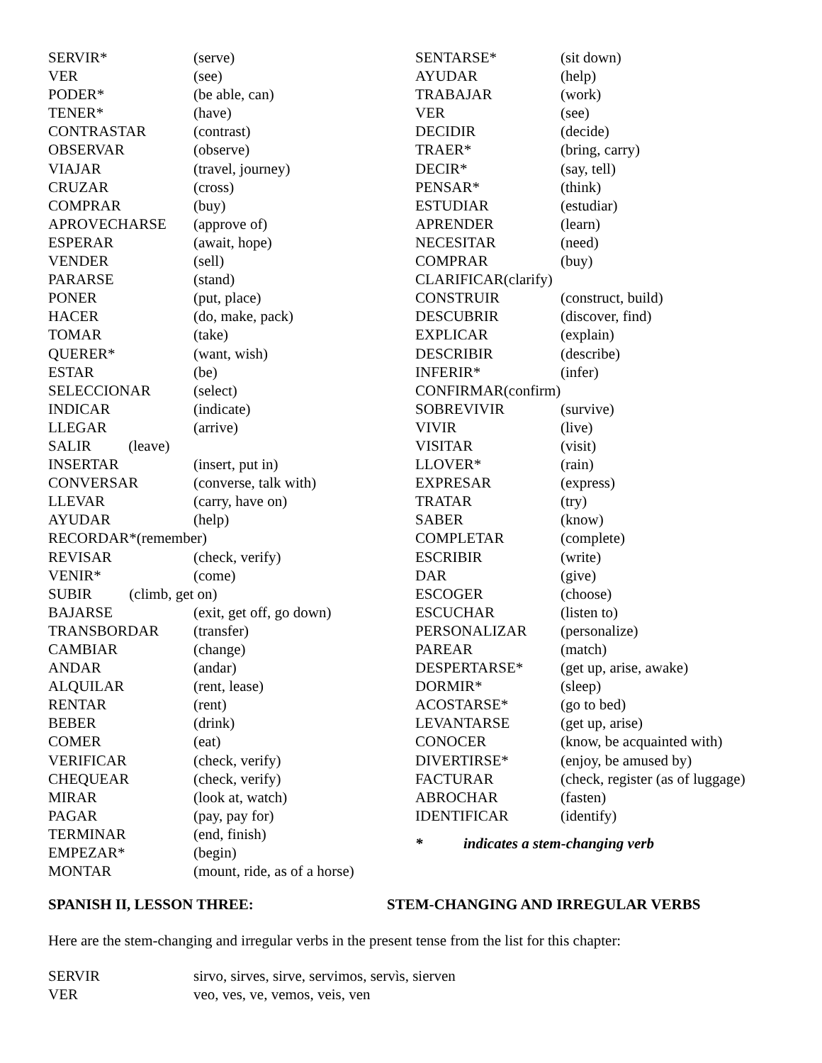SERVIR* (serve)
VER (see)
PODER* (be able, can)
TENER* (have)
CONTRASTAR (contrast)
OBSERVAR (observe)
VIAJAR (travel, journey)
CRUZAR (cross)
COMPRAR (buy)
APROVECHARSE (approve of)
ESPERAR (await, hope)
VENDER (sell)
PARARSE (stand)
PONER (put, place)
HACER (do, make, pack)
TOMAR (take)
QUERER* (want, wish)
ESTAR (be)
SELECCIONAR (select)
INDICAR (indicate)
LLEGAR (arrive)
SALIR (leave)
INSERTAR (insert, put in)
CONVERSAR (converse, talk with)
LLEVAR (carry, have on)
AYUDAR (help)
RECORDAR*(remember)
REVISAR (check, verify)
VENIR* (come)
SUBIR (climb, get on)
BAJARSE (exit, get off, go down)
TRANSBORDAR (transfer)
CAMBIAR (change)
ANDAR (andar)
ALQUILAR (rent, lease)
RENTAR (rent)
BEBER (drink)
COMER (eat)
VERIFICAR (check, verify)
CHEQUEAR (check, verify)
MIRAR (look at, watch)
PAGAR (pay, pay for)
TERMINAR (end, finish)
EMPEZAR* (begin)
MONTAR (mount, ride, as of a horse)
SENTARSE* (sit down)
AYUDAR (help)
TRABAJAR (work)
VER (see)
DECIDIR (decide)
TRAER* (bring, carry)
DECIR* (say, tell)
PENSAR* (think)
ESTUDIAR (estudiar)
APRENDER (learn)
NECESITAR (need)
COMPRAR (buy)
CLARIFICAR(clarify)
CONSTRUIR (construct, build)
DESCUBRIR (discover, find)
EXPLICAR (explain)
DESCRIBIR (describe)
INFERIR* (infer)
CONFIRMAR(confirm)
SOBREVIVIR (survive)
VIVIR (live)
VISITAR (visit)
LLOVER* (rain)
EXPRESAR (express)
TRATAR (try)
SABER (know)
COMPLETAR (complete)
ESCRIBIR (write)
DAR (give)
ESCOGER (choose)
ESCUCHAR (listen to)
PERSONALIZAR (personalize)
PAREAR (match)
DESPERTARSE* (get up, arise, awake)
DORMIR* (sleep)
ACOSTARSE* (go to bed)
LEVANTARSE (get up, arise)
CONOCER (know, be acquainted with)
DIVERTIRSE* (enjoy, be amused by)
FACTURAR (check, register (as of luggage)
ABROCHAR (fasten)
IDENTIFICAR (identify)
* indicates a stem-changing verb
SPANISH II, LESSON THREE: STEM-CHANGING AND IRREGULAR VERBS
Here are the stem-changing and irregular verbs in the present tense from the list for this chapter:
SERVIR sirvo, sirves, sirve, servimos, servìs, sierven
VER veo, ves, ve, vemos, veis, ven